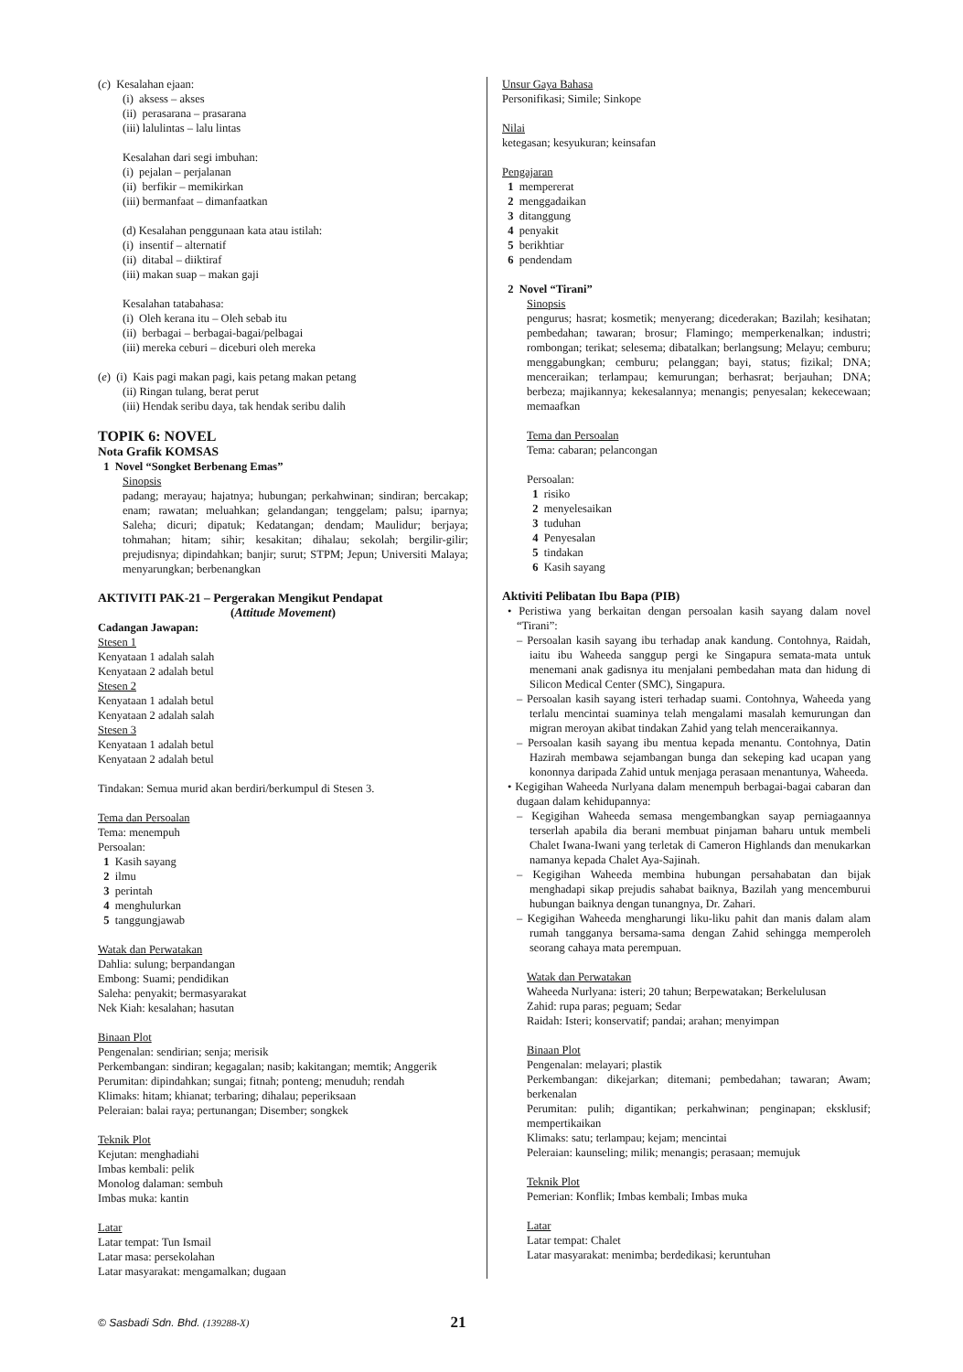(c) Kesalahan ejaan:
(i) aksess – akses
(ii) perasarana – prasarana
(iii) lalulintas – lalu lintas
Kesalahan dari segi imbuhan:
(i) pejalan – perjalanan
(ii) berfikir – memikirkan
(iii) bermanfaat – dimanfaatkan
(d) Kesalahan penggunaan kata atau istilah:
(i) insentif – alternatif
(ii) ditabal – diiktiraf
(iii) makan suap – makan gaji
Kesalahan tatabahasa:
(i) Oleh kerana itu – Oleh sebab itu
(ii) berbagai – berbagai-bagai/pelbagai
(iii) mereka ceburi – diceburi oleh mereka
(e) (i) Kais pagi makan pagi, kais petang makan petang
(ii) Ringan tulang, berat perut
(iii) Hendak seribu daya, tak hendak seribu dalih
TOPIK 6: NOVEL
Nota Grafik KOMSAS
1 Novel “Songket Berbenang Emas”
Sinopsis
padang; merayau; hajatnya; hubungan; perkahwinan; sindiran; bercakap; enam; rawatan; meluahkan; gelandangan; tenggelam; palsu; iparnya; Saleha; dicuri; dipatuk; Kedatangan; dendam; Maulidur; berjaya; tohmahan; hitam; sihir; kesakitan; dihalau; sekolah; bergilir-gilir; prejudisnya; dipindahkan; banjir; surut; STPM; Jepun; Universiti Malaya; menyarungkan; berbenangkan
AKTIVITI PAK-21 – Pergerakan Mengikut Pendapat
(Attitude Movement)
Cadangan Jawapan:
Stesen 1
Kenyataan 1 adalah salah
Kenyataan 2 adalah betul
Stesen 2
Kenyataan 1 adalah betul
Kenyataan 2 adalah salah
Stesen 3
Kenyataan 1 adalah betul
Kenyataan 2 adalah betul
Tindakan: Semua murid akan berdiri/berkumpul di Stesen 3.
Tema dan Persoalan
Tema: menempuh
Persoalan:
1 Kasih sayang
2 ilmu
3 perintah
4 menghulurkan
5 tanggungjawab
Watak dan Perwatakan
Dahlia: sulung; berpandangan
Embong: Suami; pendidikan
Saleha: penyakit; bermasyarakat
Nek Kiah: kesalahan; hasutan
Binaan Plot
Pengenalan: sendirian; senja; merisik
Perkembangan: sindiran; kegagalan; nasib; kakitangan; memtik; Anggerik
Perumitan: dipindahkan; sungai; fitnah; ponteng; menuduh; rendah
Klimaks: hitam; khianat; terbaring; dihalau; peperiksaan
Peleraian: balai raya; pertunangan; Disember; songkek
Teknik Plot
Kejutan: menghadiahi
Imbas kembali: pelik
Monolog dalaman: sembuh
Imbas muka: kantin
Latar
Latar tempat: Tun Ismail
Latar masa: persekolahan
Latar masyarakat: mengamalkan; dugaan
Unsur Gaya Bahasa
Personifikasi; Simile; Sinkope
Nilai
ketegasan; kesyukuran; keinsafan
Pengajaran
1 mempererat
2 menggadaikan
3 ditanggung
4 penyakit
5 berikhtiar
6 pendendam
2 Novel “Tirani”
Sinopsis
pengurus; hasrat; kosmetik; menyerang; dicederakan; Bazilah; kesihatan; pembedahan; tawaran; brosur; Flamingo; memperkenalkan; industri; rombongan; terikat; selesema; dibatalkan; berlangsung; Melayu; cemburu; menggabungkan; cemburu; pelanggan; bayi, status; fizikal; DNA; menceraikan; terlampau; kemurungan; berhasrat; berjauhan; DNA; berbeza; majikannya; kekesalannya; menangis; penyesalan; kekecewaan; memaafkan
Tema dan Persoalan
Tema: cabaran; pelancongan
Persoalan:
1 risiko
2 menyelesaikan
3 tuduhan
4 Penyesalan
5 tindakan
6 Kasih sayang
Aktiviti Pelibatan Ibu Bapa (PIB)
• Peristiwa yang berkaitan dengan persoalan kasih sayang dalam novel “Tirani”:
– Persoalan kasih sayang ibu terhadap anak kandung. Contohnya, Raidah, iaitu ibu Waheeda sanggup pergi ke Singapura semata-mata untuk menemani anak gadisnya itu menjalani pembedahan mata dan hidung di Silicon Medical Center (SMC), Singapura.
– Persoalan kasih sayang isteri terhadap suami. Contohnya, Waheeda yang terlalu mencintai suaminya telah mengalami masalah kemurungan dan migran meroyan akibat tindakan Zahid yang telah menceraikannya.
– Persoalan kasih sayang ibu mentua kepada menantu. Contohnya, Datin Hazirah membawa sejambangan bunga dan sekeping kad ucapan yang kononnya daripada Zahid untuk menjaga perasaan menantunya, Waheeda.
• Kegigihan Waheeda Nurlyana dalam menempuh berbagai-bagai cabaran dan dugaan dalam kehidupannya:
– Kegigihan Waheeda semasa mengembangkan sayap perniagaannya terserlah apabila dia berani membuat pinjaman baharu untuk membeli Chalet Iwana-Iwani yang terletak di Cameron Highlands dan menukarkan namanya kepada Chalet Aya-Sajinah.
– Kegigihan Waheeda membina hubungan persahabatan dan bijak menghadapi sikap prejudis sahabat baiknya, Bazilah yang mencemburui hubungan baiknya dengan tunangnya, Dr. Zahari.
– Kegigihan Waheeda mengharungi liku-liku pahit dan manis dalam alam rumah tangganya bersama-sama dengan Zahid sehingga memperoleh seorang cahaya mata perempuan.
Watak dan Perwatakan
Waheeda Nurlyana: isteri; 20 tahun; Berpewatakan; Berkelulusan
Zahid: rupa paras; peguam; Sedar
Raidah: Isteri; konservatif; pandai; arahan; menyimpan
Binaan Plot
Pengenalan: melayari; plastik
Perkembangan: dikejarkan; ditemani; pembedahan; tawaran; Awam; berkenalan
Perumitan: pulih; digantikan; perkahwinan; penginapan; eksklusif; mempertikaikan
Klimaks: satu; terlampau; kejam; mencintai
Peleraian: kaunseling; milik; menangis; perasaan; memujuk
Teknik Plot
Pemerian: Konflik; Imbas kembali; Imbas muka
Latar
Latar tempat: Chalet
Latar masyarakat: menimba; berdedikasi; keruntuhan
© Sasbadi Sdn. Bhd. (139288-X) 21